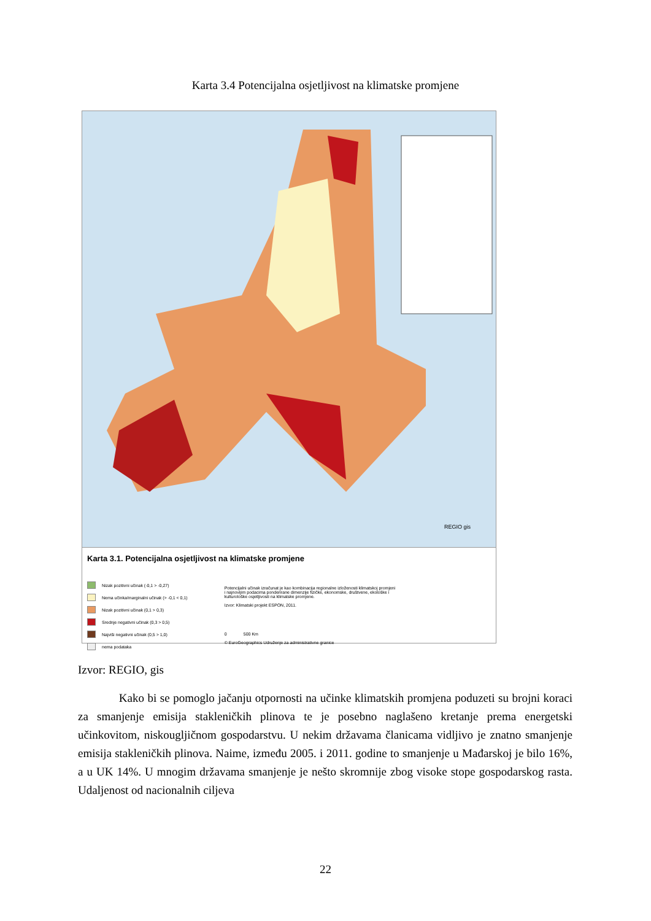Karta 3.4 Potencijalna osjetljivost na klimatske promjene
REGIO gis
Karta 3.1. Potencijalna osjetljivost na klimatske promjene
Nizak pozitivni učinak (-0,1 > -0,27)
Nema učinka/marginalni učinak (> -0,1 < 0,1)
Nizak pozitivni učinak (0,1 > 0,3)
Srednje negativni učinak (0,3 > 0,5)
Najviši negativni učinak (0,5 > 1,0)
nema podataka
Potencijalni učinak izračunat je kao kombinacija regionalne izloženosti klimatskoj promjeni i najnovijim podacima ponderirane dimenzije fizičke, ekonomske, društvene, ekološke i kulturološke osjetljivosti na klimatske promjene.
Izvor: Klimatski projekt ESPON, 2011.
0 500 Km
© EuroGeographics Udruženje za administrativne granice
Izvor: REGIO, gis
Kako bi se pomoglo jačanju otpornosti na učinke klimatskih promjena poduzeti su brojni koraci za smanjenje emisija stakleničkih plinova te je posebno naglašeno kretanje prema energetski učinkovitom, niskougljičnom gospodarstvu. U nekim državama članicama vidljivo je znatno smanjenje emisija stakleničkih plinova. Naime, između 2005. i 2011. godine to smanjenje u Mađarskoj je bilo 16%, a u UK 14%. U mnogim državama smanjenje je nešto skromnije zbog visoke stope gospodarskog rasta. Udaljenost od nacionalnih ciljeva
22